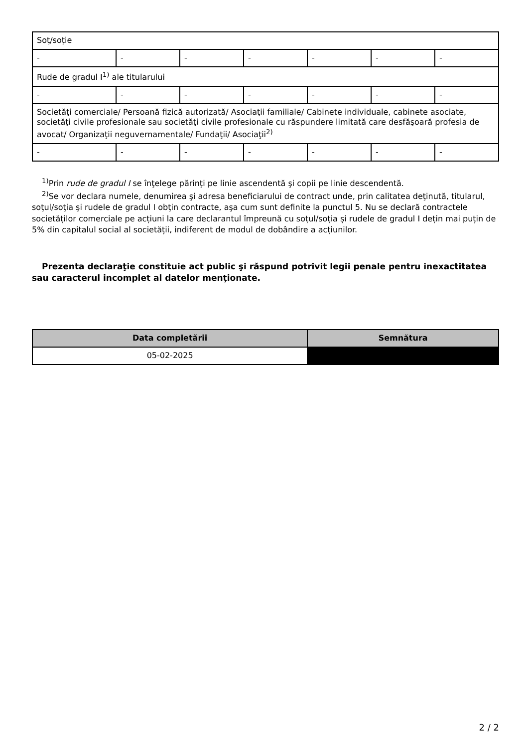| Soţ/soţie | | | | | | |
| - | - | - | - | - | - | - |
| Rude de gradul I<sup>1)</sup> ale titularului | | | | | | |
| - | - | - | - | - | - | - |
| Societăţi comerciale/ Persoană fizică autorizată/ Asociaţii familiale/ Cabinete individuale, cabinete asociate, societăţi civile profesionale sau societăţi civile profesionale cu răspundere limitată care desfăşoară profesia de avocat/ Organizaţii neguvernamentale/ Fundaţii/ Asociaţii<sup>2)</sup> | | | | | | |
| - | - | - | - | - | - | - |
<sup>1)</sup> Prin rude de gradul I se înţelege părinţi pe linie ascendentă şi copii pe linie descendentă.
<sup>2)</sup> Se vor declara numele, denumirea şi adresa beneficiarului de contract unde, prin calitatea deţinută, titularul, soţul/soţia şi rudele de gradul I obţin contracte, aşa cum sunt definite la punctul 5. Nu se declară contractele societăților comerciale pe acțiuni la care declarantul împreună cu soțul/soția și rudele de gradul I dețin mai puțin de 5% din capitalul social al societății, indiferent de modul de dobândire a acțiunilor.
Prezenta declaraţie constituie act public şi răspund potrivit legii penale pentru inexactitatea sau caracterul incomplet al datelor menţionate.
| Data completării | Semnătura |
| --- | --- |
| 05-02-2025 | |
2 / 2